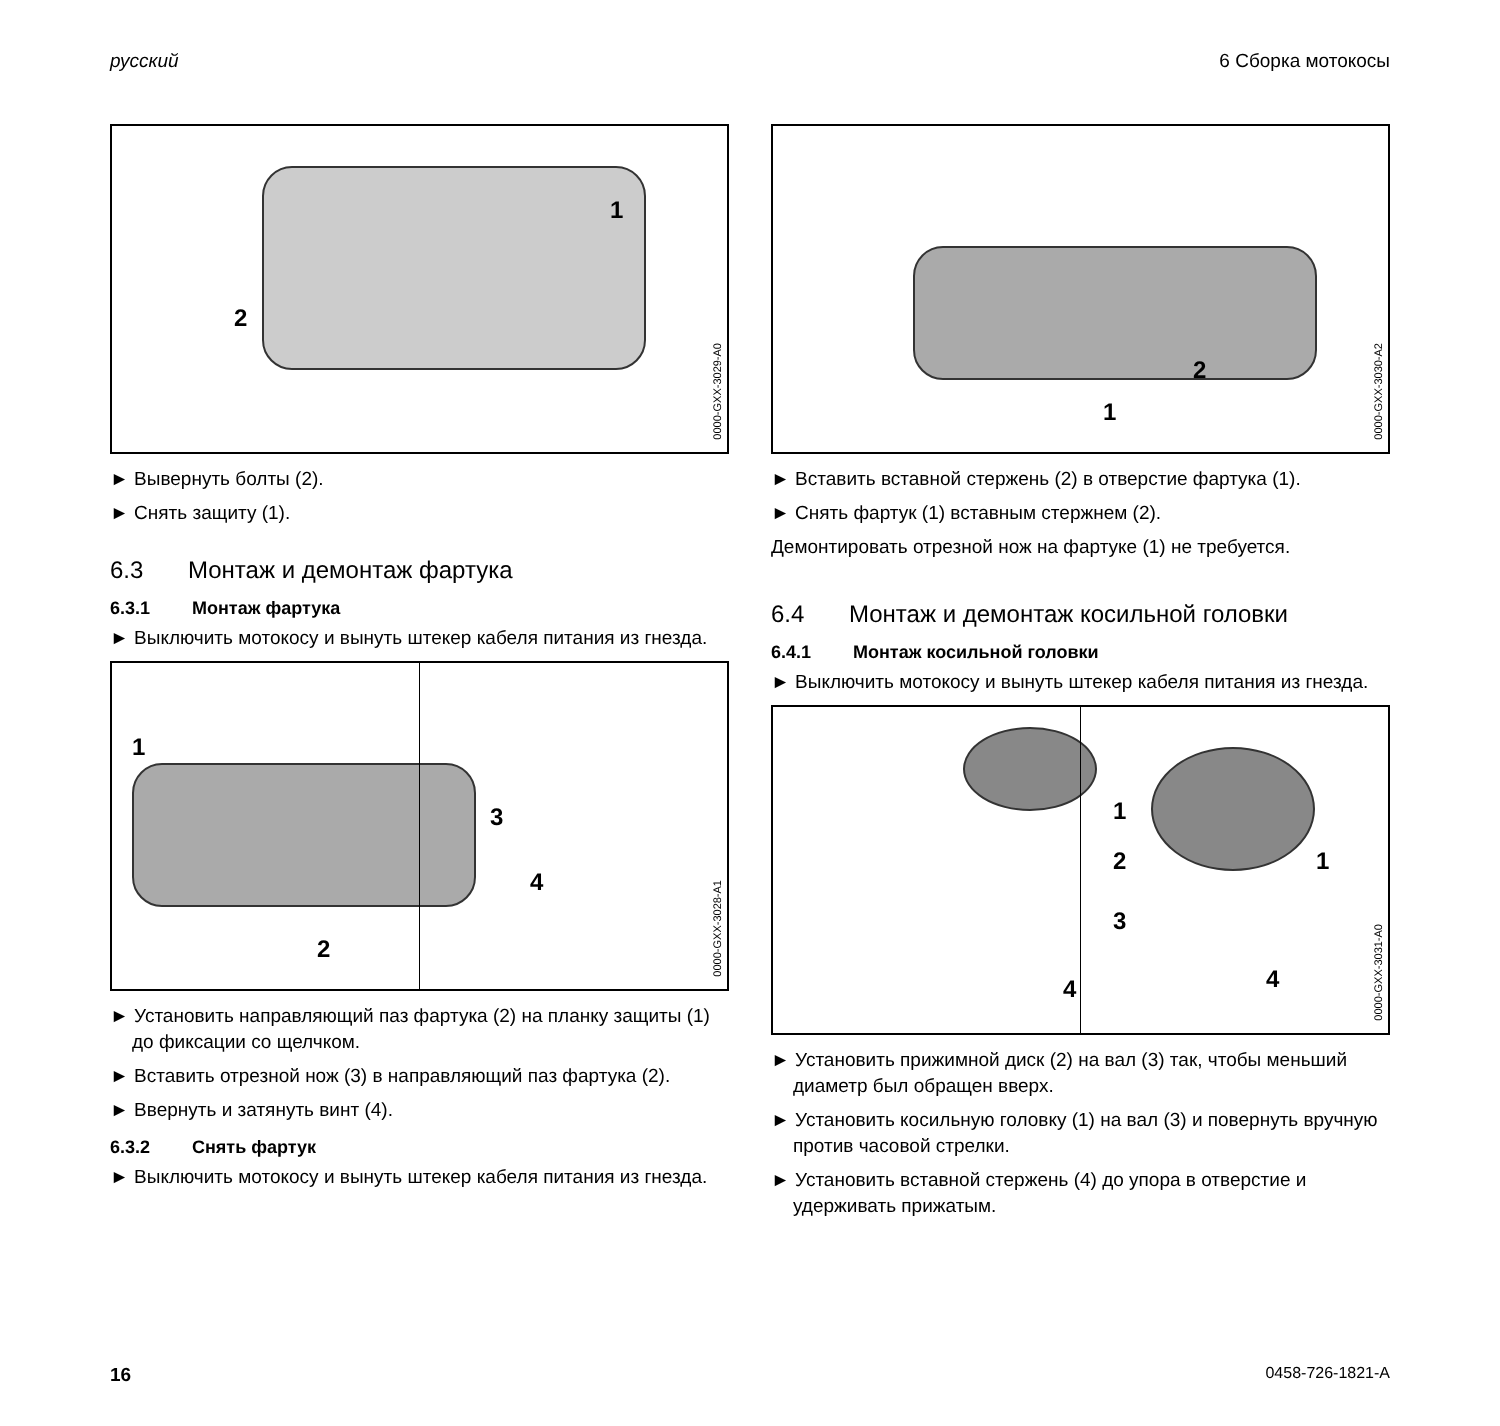русский 6 Сборка мотокосы
1
2
0000-GXX-3029-A0
► Вывернуть болты (2).
► Снять защиту (1).
6.3 Монтаж и демонтаж фартука
6.3.1 Монтаж фартука
► Выключить мотокосу и вынуть штекер кабеля питания из гнезда.
1
2
3
4
0000-GXX-3028-A1
► Установить направляющий паз фартука (2) на планку защиты (1) до фиксации со щелчком.
► Вставить отрезной нож (3) в направляющий паз фартука (2).
► Ввернуть и затянуть винт (4).
6.3.2 Снять фартук
► Выключить мотокосу и вынуть штекер кабеля питания из гнезда.
2
1
0000-GXX-3030-A2
► Вставить вставной стержень (2) в отверстие фартука (1).
► Снять фартук (1) вставным стержнем (2).
Демонтировать отрезной нож на фартуке (1) не требуется.
6.4 Монтаж и демонтаж косильной головки
6.4.1 Монтаж косильной головки
► Выключить мотокосу и вынуть штекер кабеля питания из гнезда.
1
2
3
4
1
4
0000-GXX-3031-A0
► Установить прижимной диск (2) на вал (3) так, чтобы меньший диаметр был обращен вверх.
► Установить косильную головку (1) на вал (3) и повернуть вручную против часовой стрелки.
► Установить вставной стержень (4) до упора в отверстие и удерживать прижатым.
16 0458-726-1821-A